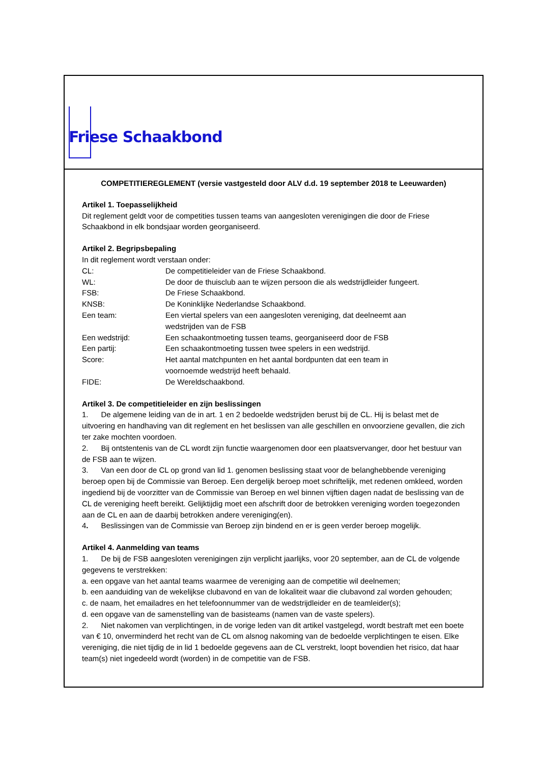Friese Schaakbond
COMPETITIEREGLEMENT (versie vastgesteld door ALV d.d. 19 september 2018 te Leeuwarden)
Artikel 1. Toepasselijkheid
Dit reglement geldt voor de competities tussen teams van aangesloten verenigingen die door de Friese Schaakbond in elk bondsjaar worden georganiseerd.
Artikel 2. Begripsbepaling
In dit reglement wordt verstaan onder:
| CL: | De competitieleider van de Friese Schaakbond. |
| WL: | De door de thuisclub aan te wijzen persoon die als wedstrijdleider fungeert. |
| FSB: | De Friese Schaakbond. |
| KNSB: | De Koninklijke Nederlandse Schaakbond. |
| Een team: | Een viertal spelers van een aangesloten vereniging, dat deelneemt aan wedstrijden van de FSB |
| Een wedstrijd: | Een schaakontmoeting tussen teams, georganiseerd door de FSB |
| Een partij: | Een schaakontmoeting tussen twee spelers in een wedstrijd. |
| Score: | Het aantal matchpunten en het aantal bordpunten dat een team in voornoemde wedstrijd heeft behaald. |
| FIDE: | De Wereldschaakbond. |
Artikel 3. De competitieleider en zijn beslissingen
1. De algemene leiding van de in art. 1 en 2 bedoelde wedstrijden berust bij de CL. Hij is belast met de uitvoering en handhaving van dit reglement en het beslissen van alle geschillen en onvoorziene gevallen, die zich ter zake mochten voordoen.
2. Bij ontstentenis van de CL wordt zijn functie waargenomen door een plaatsvervanger, door het bestuur van de FSB aan te wijzen.
3. Van een door de CL op grond van lid 1. genomen beslissing staat voor de belanghebbende vereniging beroep open bij de Commissie van Beroep. Een dergelijk beroep moet schriftelijk, met redenen omkleed, worden ingediend bij de voorzitter van de Commissie van Beroep en wel binnen vijftien dagen nadat de beslissing van de CL de vereniging heeft bereikt. Gelijktijdig moet een afschrift door de betrokken vereniging worden toegezonden aan de CL en aan de daarbij betrokken andere vereniging(en).
4. Beslissingen van de Commissie van Beroep zijn bindend en er is geen verder beroep mogelijk.
Artikel 4. Aanmelding van teams
1. De bij de FSB aangesloten verenigingen zijn verplicht jaarlijks, voor 20 september, aan de CL de volgende gegevens te verstrekken:
a. een opgave van het aantal teams waarmee de vereniging aan de competitie wil deelnemen;
b. een aanduiding van de wekelijkse clubavond en van de lokaliteit waar die clubavond zal worden gehouden;
c. de naam, het emailadres en het telefoonnummer van de wedstrijdleider en de teamleider(s);
d. een opgave van de samenstelling van de basisteams (namen van de vaste spelers).
2. Niet nakomen van verplichtingen, in de vorige leden van dit artikel vastgelegd, wordt bestraft met een boete van € 10, onverminderd het recht van de CL om alsnog nakoming van de bedoelde verplichtingen te eisen. Elke vereniging, die niet tijdig de in lid 1 bedoelde gegevens aan de CL verstrekt, loopt bovendien het risico, dat haar team(s) niet ingedeeld wordt (worden) in de competitie van de FSB.